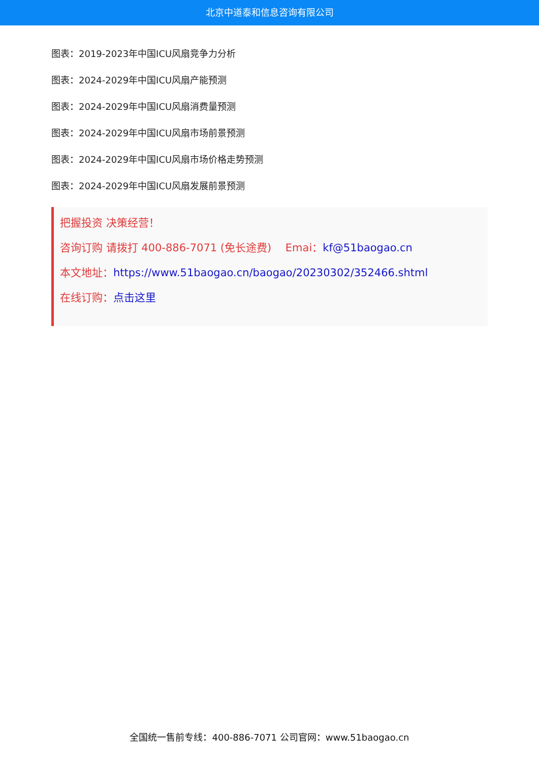北京中道泰和信息咨询有限公司
图表：2019-2023年中国ICU风扇竞争力分析
图表：2024-2029年中国ICU风扇产能预测
图表：2024-2029年中国ICU风扇消费量预测
图表：2024-2029年中国ICU风扇市场前景预测
图表：2024-2029年中国ICU风扇市场价格走势预测
图表：2024-2029年中国ICU风扇发展前景预测
把握投资 决策经营！
咨询订购 请拨打 400-886-7071 (免长途费)　 Emai：kf@51baogao.cn
本文地址：https://www.51baogao.cn/baogao/20230302/352466.shtml
在线订购：点击这里
全国统一售前专线：400-886-7071 公司官网：www.51baogao.cn